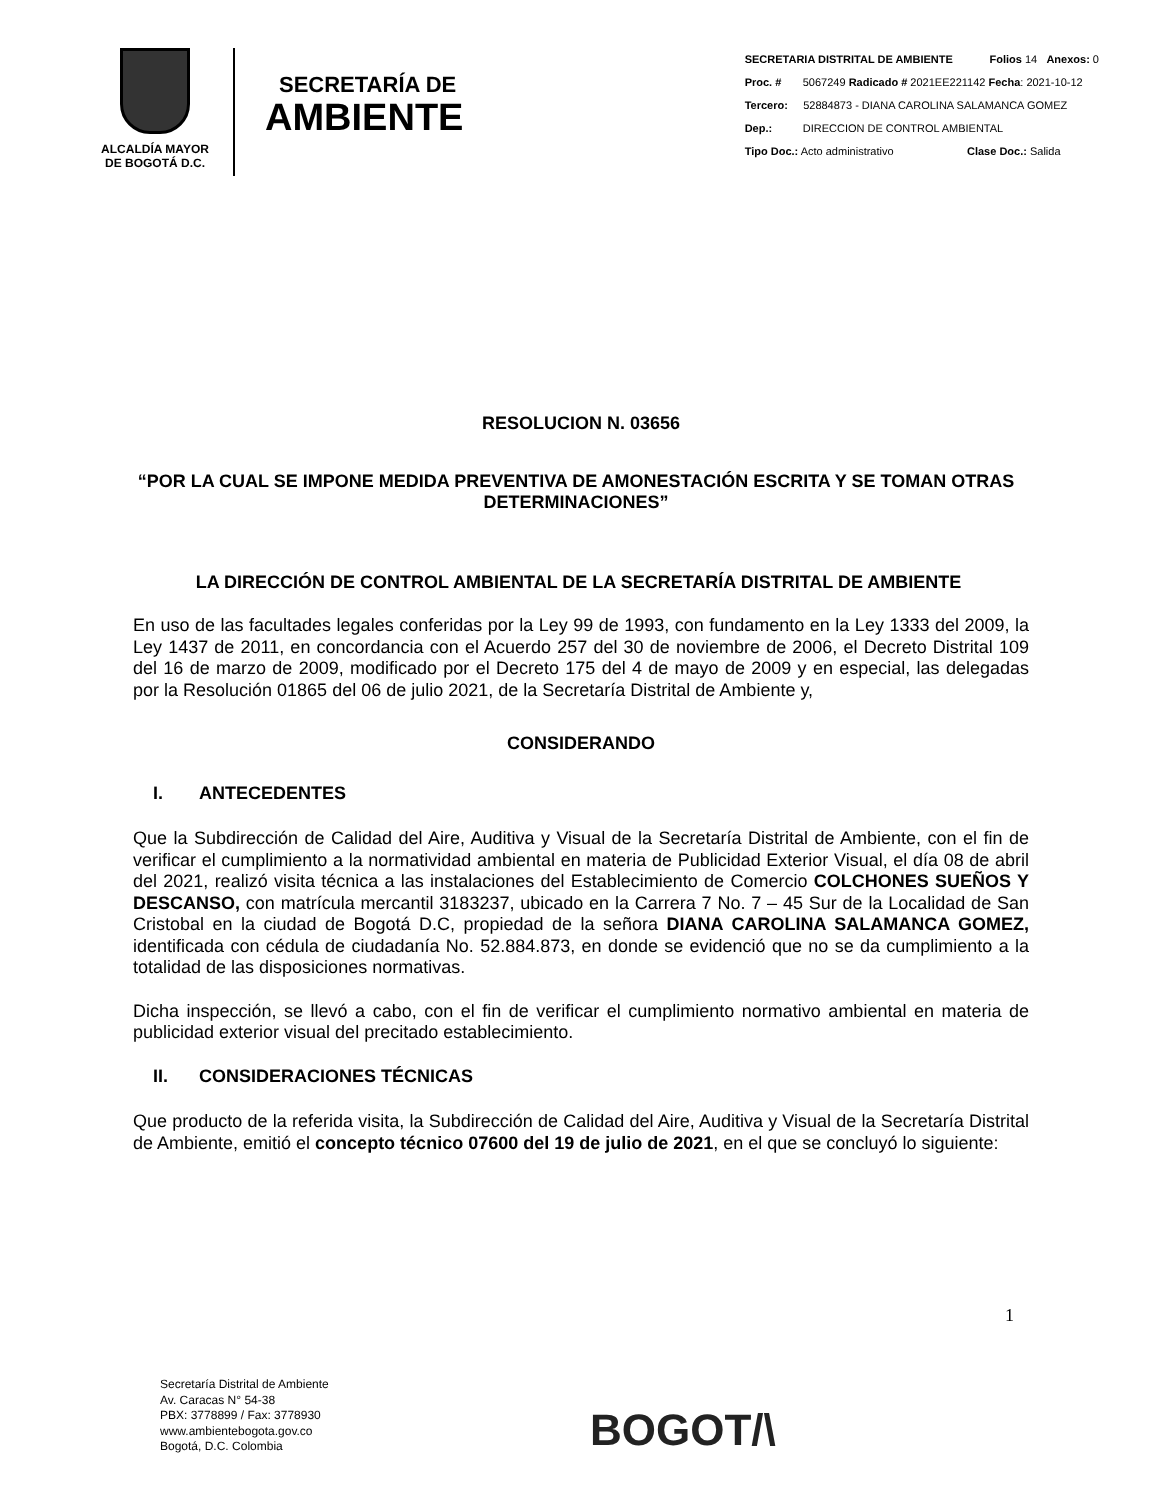ALCALDÍA MAYOR
DE BOGOTÁ D.C.
SECRETARÍA DE
AMBIENTE
SECRETARIA DISTRITAL DE AMBIENTE Folios 14 Anexos: 0
Proc. # 5067249 Radicado # 2021EE221142 Fecha: 2021-10-12
Tercero: 52884873 - DIANA CAROLINA SALAMANCA GOMEZ
Dep.: DIRECCION DE CONTROL AMBIENTAL
Tipo Doc.: Acto administrativo Clase Doc.: Salida
RESOLUCION N. 03656
“POR LA CUAL SE IMPONE MEDIDA PREVENTIVA DE AMONESTACIÓN ESCRITA Y SE TOMAN OTRAS DETERMINACIONES”
LA DIRECCIÓN DE CONTROL AMBIENTAL DE LA SECRETARÍA DISTRITAL DE AMBIENTE
En uso de las facultades legales conferidas por la Ley 99 de 1993, con fundamento en la Ley 1333 del 2009, la Ley 1437 de 2011, en concordancia con el Acuerdo 257 del 30 de noviembre de 2006, el Decreto Distrital 109 del 16 de marzo de 2009, modificado por el Decreto 175 del 4 de mayo de 2009 y en especial, las delegadas por la Resolución 01865 del 06 de julio 2021, de la Secretaría Distrital de Ambiente y,
CONSIDERANDO
I. ANTECEDENTES
Que la Subdirección de Calidad del Aire, Auditiva y Visual de la Secretaría Distrital de Ambiente, con el fin de verificar el cumplimiento a la normatividad ambiental en materia de Publicidad Exterior Visual, el día 08 de abril del 2021, realizó visita técnica a las instalaciones del Establecimiento de Comercio COLCHONES SUEÑOS Y DESCANSO, con matrícula mercantil 3183237, ubicado en la Carrera 7 No. 7 – 45 Sur de la Localidad de San Cristobal en la ciudad de Bogotá D.C, propiedad de la señora DIANA CAROLINA SALAMANCA GOMEZ, identificada con cédula de ciudadanía No. 52.884.873, en donde se evidenció que no se da cumplimiento a la totalidad de las disposiciones normativas.
Dicha inspección, se llevó a cabo, con el fin de verificar el cumplimiento normativo ambiental en materia de publicidad exterior visual del precitado establecimiento.
II. CONSIDERACIONES TÉCNICAS
Que producto de la referida visita, la Subdirección de Calidad del Aire, Auditiva y Visual de la Secretaría Distrital de Ambiente, emitió el concepto técnico 07600 del 19 de julio de 2021, en el que se concluyó lo siguiente:
1
Secretaría Distrital de Ambiente
Av. Caracas N° 54-38
PBX: 3778899 / Fax: 3778930
www.ambientebogota.gov.co
Bogotá, D.C. Colombia
BOGOT/\